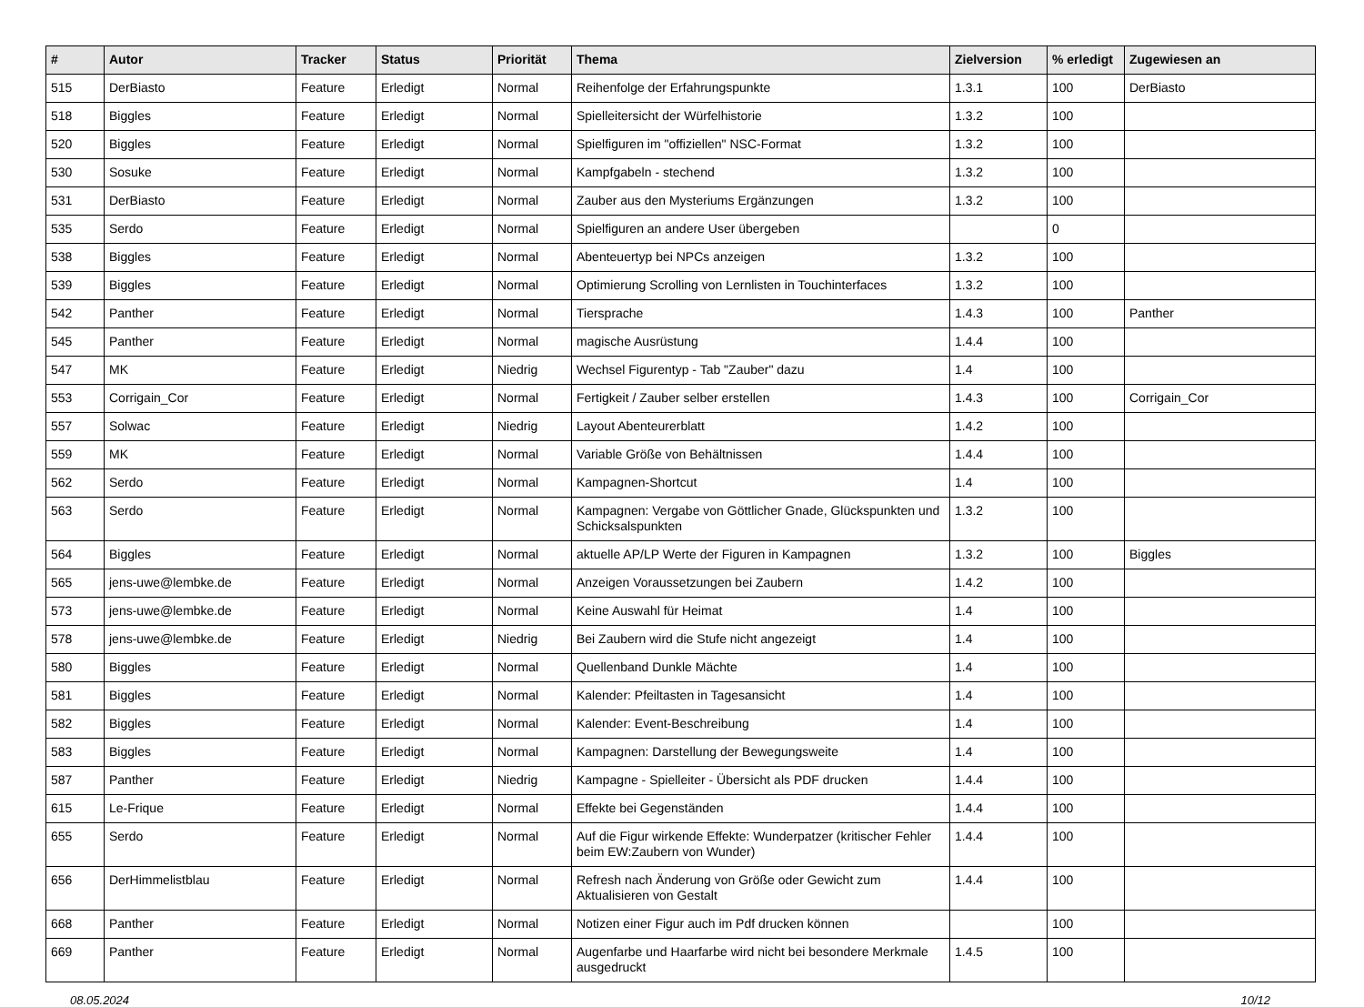| # | Autor | Tracker | Status | Priorität | Thema | Zielversion | % erledigt | Zugewiesen an |
| --- | --- | --- | --- | --- | --- | --- | --- | --- |
| 515 | DerBiasto | Feature | Erledigt | Normal | Reihenfolge der Erfahrungspunkte | 1.3.1 | 100 | DerBiasto |
| 518 | Biggles | Feature | Erledigt | Normal | Spielleitersicht der Würfelhistorie | 1.3.2 | 100 | |
| 520 | Biggles | Feature | Erledigt | Normal | Spielfiguren im "offiziellen" NSC-Format | 1.3.2 | 100 | |
| 530 | Sosuke | Feature | Erledigt | Normal | Kampfgabeln - stechend | 1.3.2 | 100 | |
| 531 | DerBiasto | Feature | Erledigt | Normal | Zauber aus den Mysteriums Ergänzungen | 1.3.2 | 100 | |
| 535 | Serdo | Feature | Erledigt | Normal | Spielfiguren an andere User übergeben | | 0 | |
| 538 | Biggles | Feature | Erledigt | Normal | Abenteuertyp bei NPCs anzeigen | 1.3.2 | 100 | |
| 539 | Biggles | Feature | Erledigt | Normal | Optimierung Scrolling von Lernlisten in Touchinterfaces | 1.3.2 | 100 | |
| 542 | Panther | Feature | Erledigt | Normal | Tiersprache | 1.4.3 | 100 | Panther |
| 545 | Panther | Feature | Erledigt | Normal | magische Ausrüstung | 1.4.4 | 100 | |
| 547 | MK | Feature | Erledigt | Niedrig | Wechsel Figurentyp - Tab "Zauber" dazu | 1.4 | 100 | |
| 553 | Corrigain_Cor | Feature | Erledigt | Normal | Fertigkeit / Zauber selber erstellen | 1.4.3 | 100 | Corrigain_Cor |
| 557 | Solwac | Feature | Erledigt | Niedrig | Layout Abenteurerblatt | 1.4.2 | 100 | |
| 559 | MK | Feature | Erledigt | Normal | Variable Größe von Behältnissen | 1.4.4 | 100 | |
| 562 | Serdo | Feature | Erledigt | Normal | Kampagnen-Shortcut | 1.4 | 100 | |
| 563 | Serdo | Feature | Erledigt | Normal | Kampagnen: Vergabe von Göttlicher Gnade, Glückspunkten und Schicksalspunkten | 1.3.2 | 100 | |
| 564 | Biggles | Feature | Erledigt | Normal | aktuelle AP/LP Werte der Figuren in Kampagnen | 1.3.2 | 100 | Biggles |
| 565 | jens-uwe@lembke.de | Feature | Erledigt | Normal | Anzeigen Voraussetzungen bei Zaubern | 1.4.2 | 100 | |
| 573 | jens-uwe@lembke.de | Feature | Erledigt | Normal | Keine Auswahl für Heimat | 1.4 | 100 | |
| 578 | jens-uwe@lembke.de | Feature | Erledigt | Niedrig | Bei Zaubern wird die Stufe nicht angezeigt | 1.4 | 100 | |
| 580 | Biggles | Feature | Erledigt | Normal | Quellenband Dunkle Mächte | 1.4 | 100 | |
| 581 | Biggles | Feature | Erledigt | Normal | Kalender: Pfeiltasten in Tagesansicht | 1.4 | 100 | |
| 582 | Biggles | Feature | Erledigt | Normal | Kalender: Event-Beschreibung | 1.4 | 100 | |
| 583 | Biggles | Feature | Erledigt | Normal | Kampagnen: Darstellung der Bewegungsweite | 1.4 | 100 | |
| 587 | Panther | Feature | Erledigt | Niedrig | Kampagne - Spielleiter - Übersicht als PDF drucken | 1.4.4 | 100 | |
| 615 | Le-Frique | Feature | Erledigt | Normal | Effekte bei Gegenständen | 1.4.4 | 100 | |
| 655 | Serdo | Feature | Erledigt | Normal | Auf die Figur wirkende Effekte: Wunderpatzer (kritischer Fehler beim EW:Zaubern von Wunder) | 1.4.4 | 100 | |
| 656 | DerHimmelistblau | Feature | Erledigt | Normal | Refresh nach Änderung von Größe oder Gewicht zum Aktualisieren von Gestalt | 1.4.4 | 100 | |
| 668 | Panther | Feature | Erledigt | Normal | Notizen einer Figur auch im Pdf drucken können | | 100 | |
| 669 | Panther | Feature | Erledigt | Normal | Augenfarbe und Haarfarbe wird nicht bei besondere Merkmale ausgedruckt | 1.4.5 | 100 | |
08.05.2024 10/12